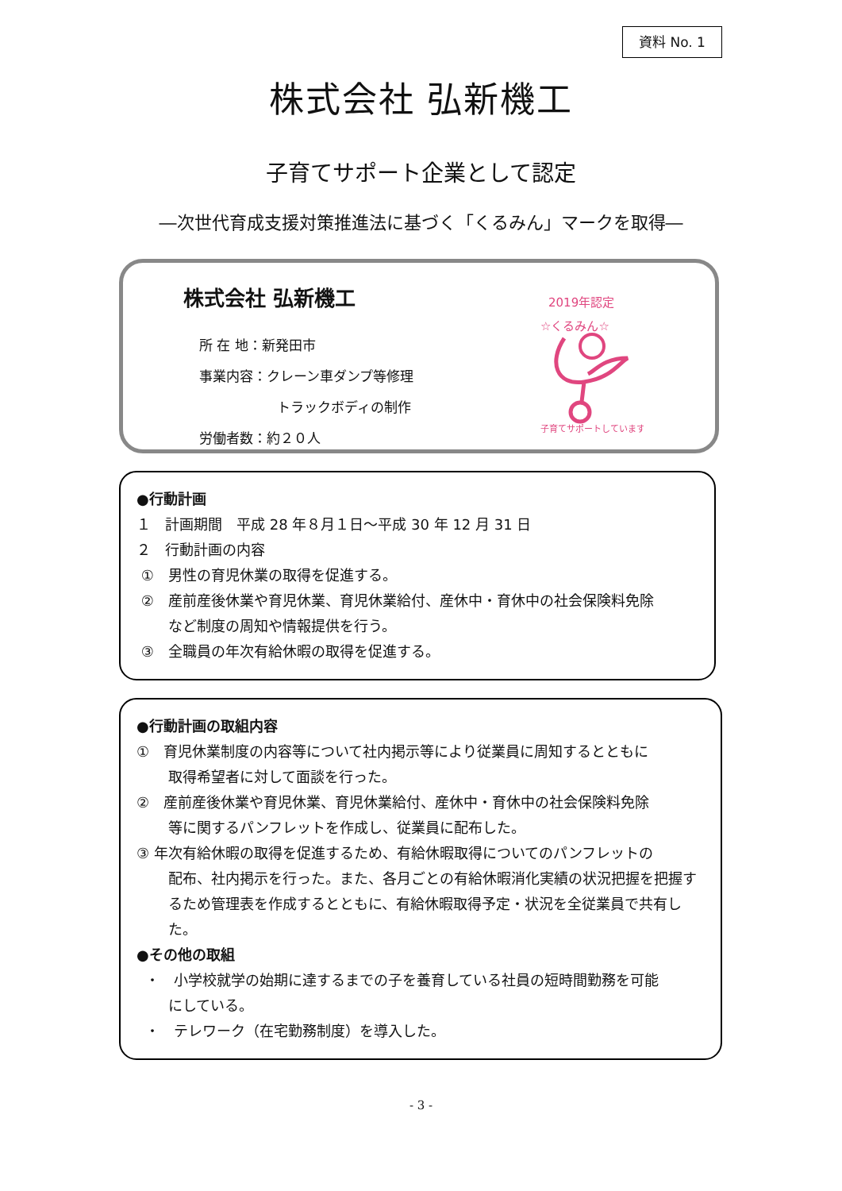資料 No. 1
株式会社 弘新機工
子育てサポート企業として認定
―次世代育成支援対策推進法に基づく「くるみん」マークを取得―
株式会社 弘新機工
所 在 地：新発田市
事業内容：クレーン車ダンプ等修理
トラックボディの制作
労働者数：約２０人
2019年認定
☆くるみん☆
子育てサポートしています
●行動計画
１　計画期間　平成 28 年８月１日～平成 30 年 12 月 31 日
２　行動計画の内容
①　男性の育児休業の取得を促進する。
②　産前産後休業や育児休業、育児休業給付、産休中・育休中の社会保険料免除
など制度の周知や情報提供を行う。
③　全職員の年次有給休暇の取得を促進する。
●行動計画の取組内容
①　育児休業制度の内容等について社内掲示等により従業員に周知するとともに
取得希望者に対して面談を行った。
②　産前産後休業や育児休業、育児休業給付、産休中・育休中の社会保険料免除
等に関するパンフレットを作成し、従業員に配布した。
③ 年次有給休暇の取得を促進するため、有給休暇取得についてのパンフレットの
配布、社内掲示を行った。また、各月ごとの有給休暇消化実績の状況把握を把握するため管理表を作成するとともに、有給休暇取得予定・状況を全従業員で共有した。
●その他の取組
・　小学校就学の始期に達するまでの子を養育している社員の短時間勤務を可能
にしている。
・　テレワーク（在宅勤務制度）を導入した。
- 3 -